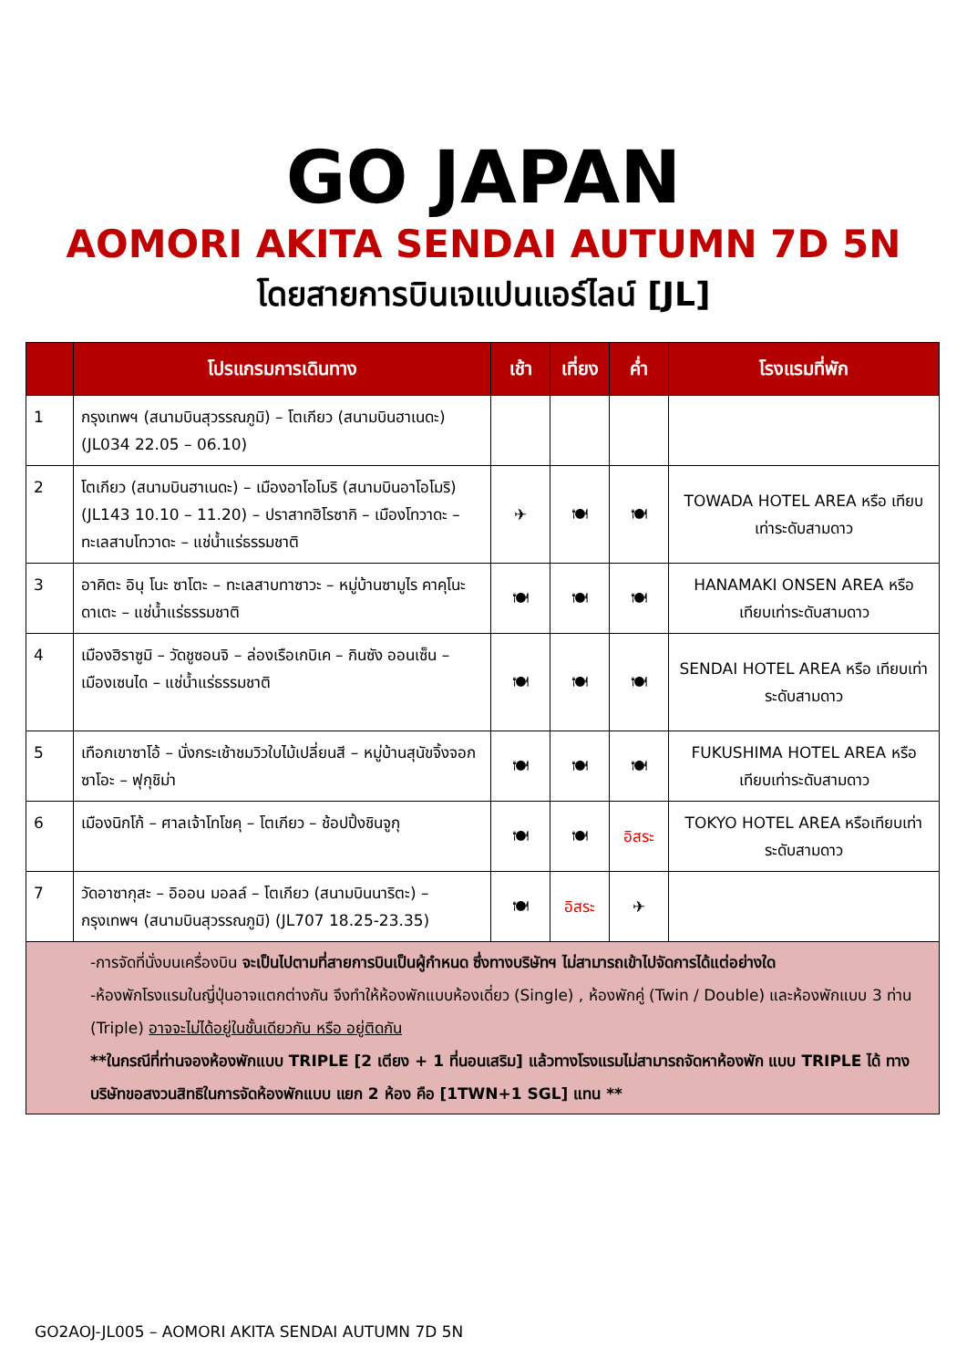GO JAPAN
AOMORI AKITA SENDAI AUTUMN 7D 5N
โดยสายการบินเจแปนแอร์ไลน์ [JL]
| | โปรแกรมการเดินทาง | เช้า | เที่ยง | ค่ำ | โรงแรมที่พัก |
| --- | --- | --- | --- | --- | --- |
| 1 | กรุงเทพฯ (สนามบินสุวรรณภูมิ) – โตเกียว (สนามบินฮาเนดะ) (JL034 22.05 – 06.10) | | | | |
| 2 | โตเกียว (สนามบินฮาเนดะ) – เมืองอาโอโมริ (สนามบินอาโอโมริ) (JL143 10.10 – 11.20) – ปราสาทฮิโรซากิ – เมืองโทวาดะ – ทะเลสาบโทวาดะ – แช่น้ำแร่ธรรมชาติ | ✈ | 🍽 | 🍽 | TOWADA HOTEL AREA หรือ เทียบเท่าระดับสามดาว |
| 3 | อาคิตะ อินุ โนะ ซาโตะ – ทะเลสาบทาซาวะ – หมู่บ้านซามูไร คาคุโนะ ดาเตะ – แช่น้ำแร่ธรรมชาติ | 🍽 | 🍽 | 🍽 | HANAMAKI ONSEN AREA หรือ เทียบเท่าระดับสามดาว |
| 4 | เมืองฮิราซูมิ – วัดชูซอนจิ – ล่องเรือเกบิเค – กินซัง ออนเซ็น – เมืองเซนได – แช่น้ำแร่ธรรมชาติ | 🍽 | 🍽 | 🍽 | SENDAI HOTEL AREA หรือ เทียบเท่าระดับสามดาว |
| 5 | เทือกเขาซาโอ้ – นั่งกระเช้าชมวิวใบไม้เปลี่ยนสี – หมู่บ้านสุนัขจิ้งจอกซาโอะ – ฟุกุชิม่า | 🍽 | 🍽 | 🍽 | FUKUSHIMA HOTEL AREA หรือ เทียบเท่าระดับสามดาว |
| 6 | เมืองนิกโก้ – ศาลเจ้าโทโชคุ – โตเกียว – ช้อปปิ้งชินจูกุ | 🍽 | 🍽 | อิสระ | TOKYO HOTEL AREA หรือเทียบเท่าระดับสามดาว |
| 7 | วัดอาซากุสะ – อิออน มอลล์ – โตเกียว (สนามบินนาริตะ) – กรุงเทพฯ (สนามบินสุวรรณภูมิ) (JL707 18.25-23.35) | 🍽 | อิสระ | ✈ | |
| -การจัดที่นั่งบนเครื่องบิน จะเป็นไปตามที่สายการบินเป็นผู้กำหนด ซึ่งทางบริษัทฯ ไม่สามารถเข้าไปจัดการได้แต่อย่างใด -ห้องพักโรงแรมในญี่ปุ่นอาจแตกต่างกัน จึงทำให้ห้องพักแบบห้องเดี่ยว (Single) , ห้องพักคู่ (Twin / Double) และห้องพักแบบ 3 ท่าน (Triple) อาจจะไม่ได้อยู่ในชั้นเดียวกัน หรือ อยู่ติดกัน **ในกรณีที่ท่านจองห้องพักแบบ TRIPLE [2 เตียง + 1 ที่นอนเสริม] แล้วทางโรงแรมไม่สามารถจัดหาห้องพัก แบบ TRIPLE ได้ ทางบริษัทขอสงวนสิทธิในการจัดห้องพักแบบ แยก 2 ห้อง คือ [1TWN+1 SGL] แทน ** | | | | | |
GO2AOJ-JL005 – AOMORI AKITA SENDAI AUTUMN 7D 5N